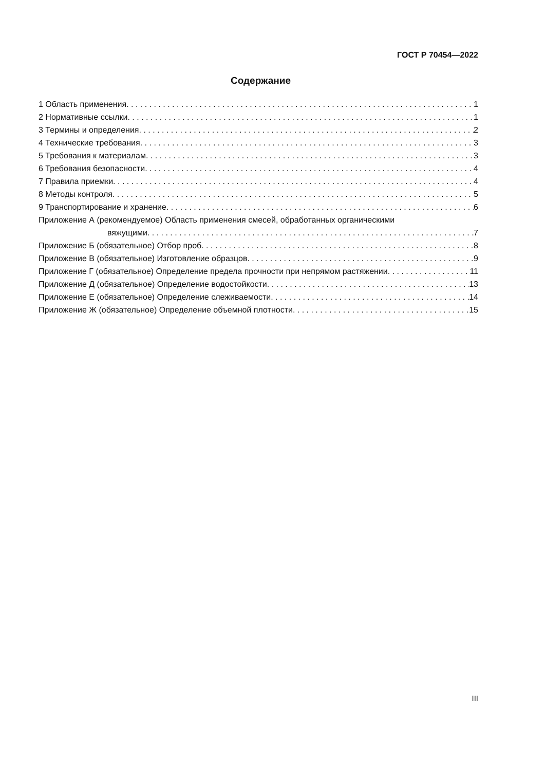ГОСТ Р 70454—2022
Содержание
1 Область применения 1
2 Нормативные ссылки 1
3 Термины и определения 2
4 Технические требования 3
5 Требования к материалам 3
6 Требования безопасности 4
7 Правила приемки 4
8 Методы контроля 5
9 Транспортирование и хранение 6
Приложение А (рекомендуемое) Область применения смесей, обработанных органическими
вяжущими 7
Приложение Б (обязательное) Отбор проб 8
Приложение В (обязательное) Изготовление образцов 9
Приложение Г (обязательное) Определение предела прочности при непрямом растяжении 11
Приложение Д (обязательное) Определение водостойкости 13
Приложение Е (обязательное) Определение слеживаемости 14
Приложение Ж (обязательное) Определение объемной плотности 15
III